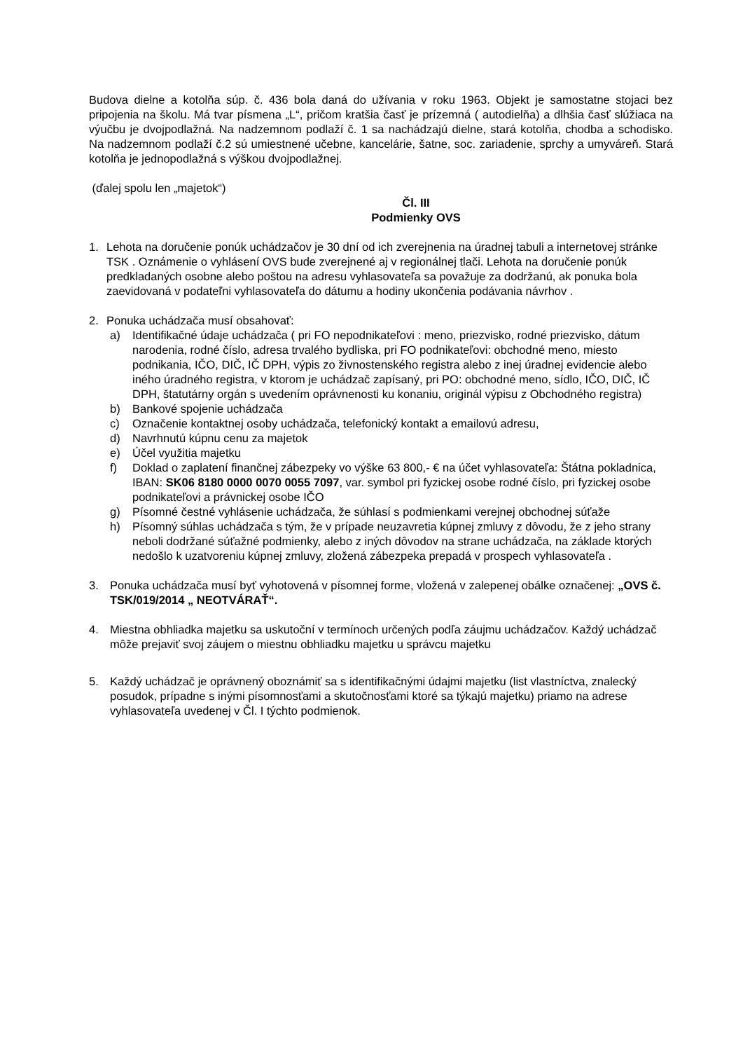Budova dielne a kotolňa súp. č. 436 bola daná do užívania v roku 1963. Objekt je samostatne stojaci bez pripojenia na školu. Má tvar písmena „L“, pričom kratšia časť je prízemná ( autodielňa) a dlhšia časť slúžiaca na výučbu je dvojpodlažná. Na nadzemnom podlaží č. 1 sa nachádzajú dielne, stará kotolňa, chodba a schodisko. Na nadzemnom podlaží č.2 sú umiestnené učebne, kancelárie, šatne, soc. zariadenie, sprchy a umyváreň. Stará kotolňa je jednopodlažná s výškou dvojpodlažnej.
(ďalej spolu len „majetok“)
Čl. III
Podmienky OVS
1. Lehota na doručenie ponúk uchádzačov je 30 dní od ich zverejnenia na úradnej tabuli a internetovej stránke TSK . Oznámenie o vyhlásení OVS bude zverejnené aj v regionálnej tlači. Lehota na doručenie ponúk predkladaných osobne alebo poštou na adresu vyhlasovateľa sa považuje za dodržanú, ak ponuka bola zaevidovaná v podateľni vyhlasovateľa do dátumu a hodiny ukončenia podávania návrhov .
2. Ponuka uchádzača musí obsahovať:
a) Identifikačné údaje uchádzača ( pri FO nepodnikateľovi : meno, priezvisko, rodné priezvisko, dátum narodenia, rodné číslo, adresa trvalého bydliska, pri FO podnikateľovi: obchodné meno, miesto podnikania, IČO, DIČ, IČ DPH, výpis zo živnostenského registra alebo z inej úradnej evidencie alebo iného úradného registra, v ktorom je uchádzač zapísaný, pri PO: obchodné meno, sídlo, IČO, DIČ, IČ DPH, štatutárny orgán s uvedením oprávnenosti ku konaniu, originál výpisu z Obchodného registra)
b) Bankové spojenie uchádzača
c) Označenie kontaktnej osoby uchádzača, telefonický kontakt a emailovú adresu,
d) Navrhnutú kúpnu cenu za majetok
e) Účel využitia majetku
f) Doklad o zaplatení finančnej zábezpeky vo výške 63 800,- € na účet vyhlasovateľa: Štátna pokladnica, IBAN: SK06 8180 0000 0070 0055 7097, var. symbol pri fyzickej osobe rodné číslo, pri fyzickej osobe podnikateľovi a právnickej osobe IČO
g) Písomné čestné vyhlásenie uchádzača, že súhlasí s podmienkami verejnej obchodnej súťaže
h) Písomný súhlas uchádzača s tým, že v prípade neuzavretia kúpnej zmluvy z dôvodu, že z jeho strany neboli dodržané súťažné podmienky, alebo z iných dôvodov na strane uchádzača, na základe ktorých nedošlo k uzatvoreniu kúpnej zmluvy, zložená zábezpeka prepadá v prospech vyhlasovateľa .
3. Ponuka uchádzača musí byť vyhotovená v písomnej forme, vložená v zalepenej obálke označenej: „OVS č. TSK/019/2014 „ NEOTVÁRAŤ“.
4. Miestna obhliadka majetku sa uskutoční v termínoch určených podľa záujmu uchádzačov. Každý uchádzač môže prejaviť svoj záujem o miestnu obhliadku majetku u správcu majetku
5. Každý uchádzač je oprávnený oboznámiť sa s identifikačnými údajmi majetku (list vlastníctva, znalecký posudok, prípadne s inými písomnosťami a skutočnosťami ktoré sa týkajú majetku) priamo na adrese vyhlasovateľa uvedenej v Čl. I týchto podmienok.